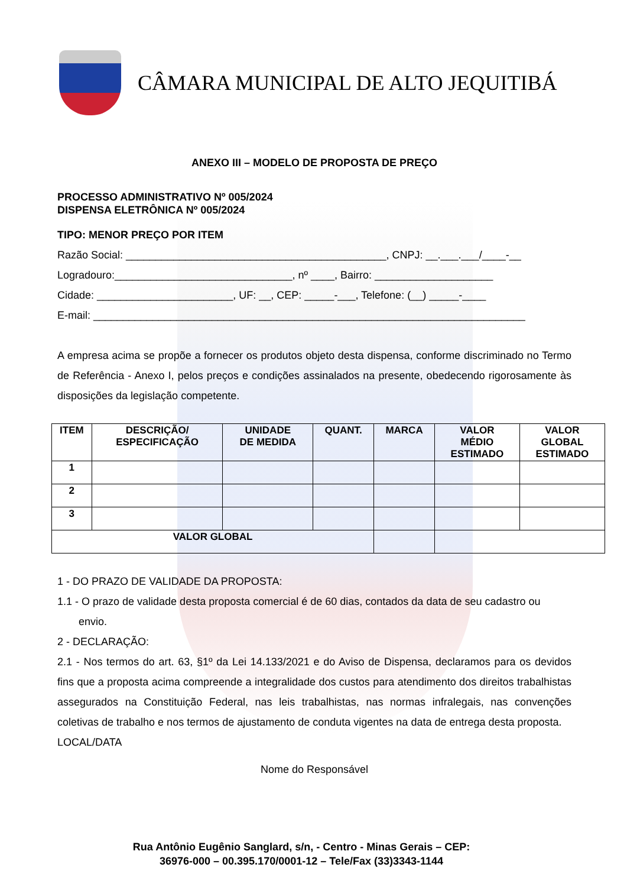CÂMARA MUNICIPAL DE ALTO JEQUITIBÁ
ANEXO III – MODELO DE PROPOSTA DE PREÇO
PROCESSO ADMINISTRATIVO Nº 005/2024
DISPENSA ELETRÔNICA Nº 005/2024
TIPO: MENOR PREÇO POR ITEM
Razão Social: ____________________________________________, CNPJ: __.___.___/____-__
Logradouro:______________________________, nº ____, Bairro: ____________________
Cidade: _______________________, UF: __, CEP: _____-___, Telefone: (__) _____-____
E-mail: _________________________________________________________________________
A empresa acima se propõe a fornecer os produtos objeto desta dispensa, conforme discriminado no Termo de Referência - Anexo I, pelos preços e condições assinalados na presente, obedecendo rigorosamente às disposições da legislação competente.
| ITEM | DESCRIÇÃO/ ESPECIFICAÇÃO | UNIDADE DE MEDIDA | QUANT. | MARCA | VALOR MÉDIO ESTIMADO | VALOR GLOBAL ESTIMADO |
| --- | --- | --- | --- | --- | --- | --- |
| 1 | | | | | | |
| 2 | | | | | | |
| 3 | | | | | | |
| VALOR GLOBAL | | | | | | |
1 - DO PRAZO DE VALIDADE DA PROPOSTA:
1.1 - O prazo de validade desta proposta comercial é de 60 dias, contados da data de seu cadastro ou envio.
2 - DECLARAÇÃO:
2.1 - Nos termos do art. 63, §1º da Lei 14.133/2021 e do Aviso de Dispensa, declaramos para os devidos fins que a proposta acima compreende a integralidade dos custos para atendimento dos direitos trabalhistas assegurados na Constituição Federal, nas leis trabalhistas, nas normas infralegais, nas convenções coletivas de trabalho e nos termos de ajustamento de conduta vigentes na data de entrega desta proposta.
LOCAL/DATA
Nome do Responsável
Rua Antônio Eugênio Sanglard, s/n, - Centro - Minas Gerais – CEP: 36976-000 – 00.395.170/0001-12 – Tele/Fax (33)3343-1144